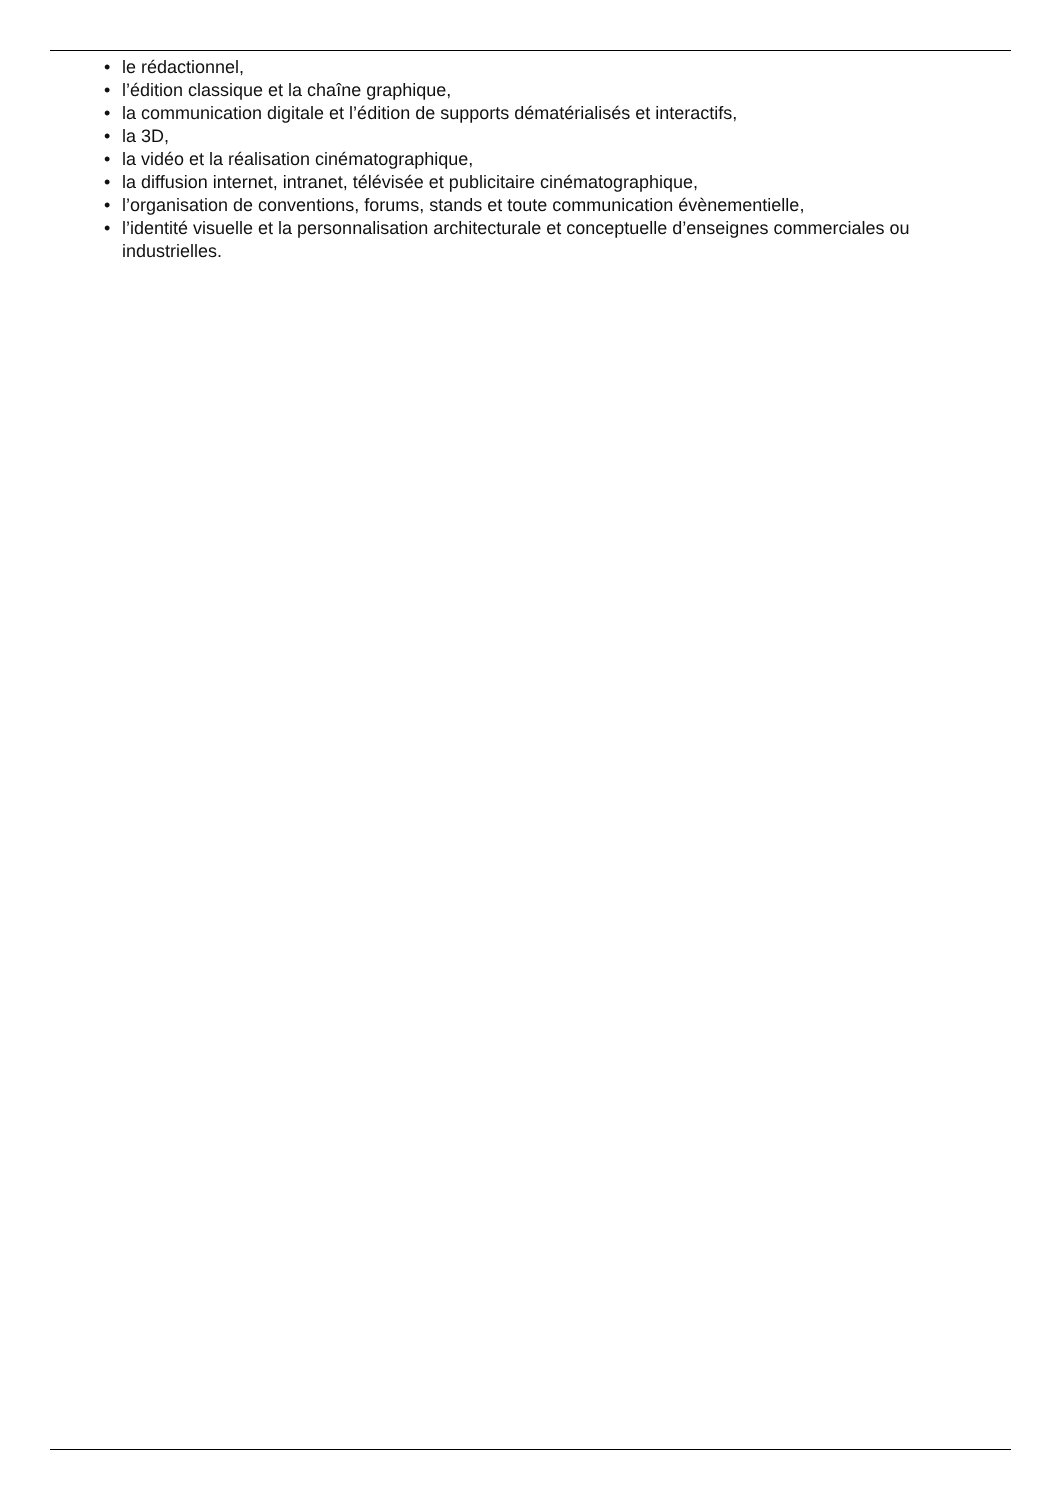• le rédactionnel,
• l’édition classique et la chaîne graphique,
• la communication digitale et l’édition de supports dématérialisés et interactifs,
• la 3D,
• la vidéo et la réalisation cinématographique,
• la diffusion internet, intranet, télévisée et publicitaire cinématographique,
• l’organisation de conventions, forums, stands et toute communication évènementielle,
• l’identité visuelle et la personnalisation architecturale et conceptuelle d’enseignes commerciales ou industrielles.